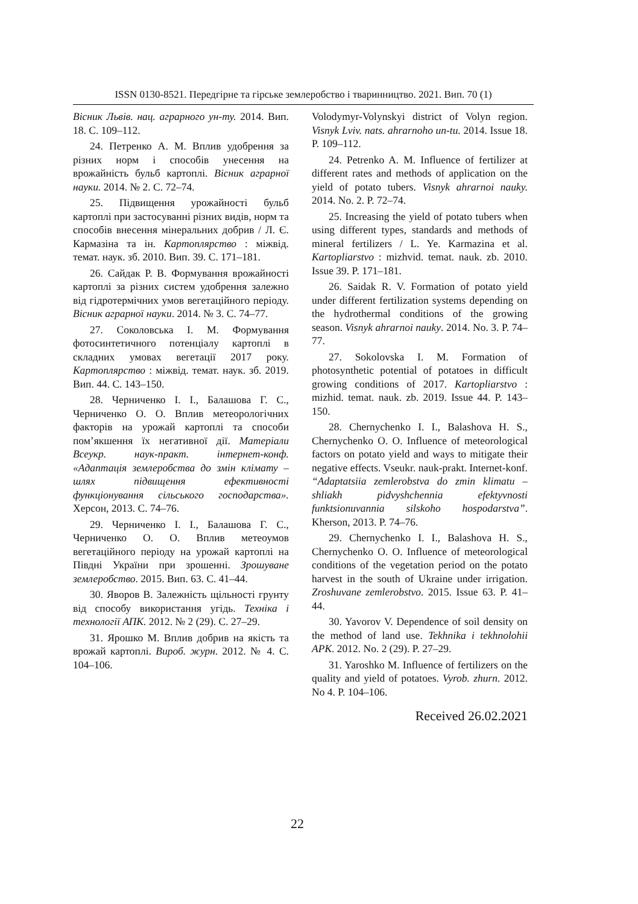ISSN 0130-8521. Передгірне та гірське землеробство і тваринництво. 2021. Вип. 70 (1)
Вісник Львів. нац. аграрного ун-ту. 2014. Вип. 18. С. 109–112.
24. Петренко А. М. Вплив удобрення за різних норм і способів унесення на врожайність бульб картоплі. Вісник аграрної науки. 2014. № 2. С. 72–74.
25. Підвищення урожайності бульб картоплі при застосуванні різних видів, норм та способів внесення мінеральних добрив / Л. Є. Кармазіна та ін. Картоплярство : міжвід. темат. наук. зб. 2010. Вип. 39. С. 171–181.
26. Сайдак Р. В. Формування врожайності картоплі за різних систем удобрення залежно від гідротермічних умов вегетаційного періоду. Вісник аграрної науки. 2014. № 3. С. 74–77.
27. Соколовська І. М. Формування фотосинтетичного потенціалу картоплі в складних умовах вегетації 2017 року. Картоплярство : міжвід. темат. наук. зб. 2019. Вип. 44. С. 143–150.
28. Черниченко І. І., Балашова Г. С., Черниченко О. О. Вплив метеорологічних факторів на урожай картоплі та способи пом’якшення їх негативної дії. Матеріали Всеукр. наук-практ. інтернет-конф. «Адаптація землеробства до змін клімату – шлях підвищення ефективності функціонування сільського господарства». Херсон, 2013. С. 74–76.
29. Черниченко І. І., Балашова Г. С., Черниченко О. О. Вплив метеоумов вегетаційного періоду на урожай картоплі на Півдні України при зрошенні. Зрошуване землеробство. 2015. Вип. 63. С. 41–44.
30. Яворов В. Залежність щільності грунту від способу використання угідь. Техніка і технології АПК. 2012. № 2 (29). С. 27–29.
31. Ярошко М. Вплив добрив на якість та врожай картоплі. Вироб. журн. 2012. № 4. С. 104–106.
Volodymyr-Volynskyi district of Volyn region. Visnyk Lviv. nats. ahrarnoho un-tu. 2014. Issue 18. P. 109–112.
24. Petrenko A. M. Influence of fertilizer at different rates and methods of application on the yield of potato tubers. Visnyk ahrarnoi nauky. 2014. No. 2. P. 72–74.
25. Increasing the yield of potato tubers when using different types, standards and methods of mineral fertilizers / L. Ye. Karmazina et al. Kartopliarstvo : mizhvid. temat. nauk. zb. 2010. Issue 39. P. 171–181.
26. Saidak R. V. Formation of potato yield under different fertilization systems depending on the hydrothermal conditions of the growing season. Visnyk ahrarnoi nauky. 2014. No. 3. P. 74–77.
27. Sokolovska I. M. Formation of photosynthetic potential of potatoes in difficult growing conditions of 2017. Kartopliarstvo : mizhid. temat. nauk. zb. 2019. Issue 44. P. 143–150.
28. Chernychenko I. I., Balashova H. S., Chernychenko O. O. Influence of meteorological factors on potato yield and ways to mitigate their negative effects. Vseukr. nauk-prakt. Internet-konf. “Adaptatsiia zemlerobstva do zmin klimatu – shliakh pidvyshchennia efektyvnosti funktsionuvannia silskoho hospodarstva”. Kherson, 2013. P. 74–76.
29. Chernychenko I. I., Balashova H. S., Chernychenko O. O. Influence of meteorological conditions of the vegetation period on the potato harvest in the south of Ukraine under irrigation. Zroshuvane zemlerobstvo. 2015. Issue 63. P. 41–44.
30. Yavorov V. Dependence of soil density on the method of land use. Tekhnika i tekhnolohii APK. 2012. No. 2 (29). P. 27–29.
31. Yaroshko M. Influence of fertilizers on the quality and yield of potatoes. Vyrob. zhurn. 2012. No 4. P. 104–106.
Received 26.02.2021
22